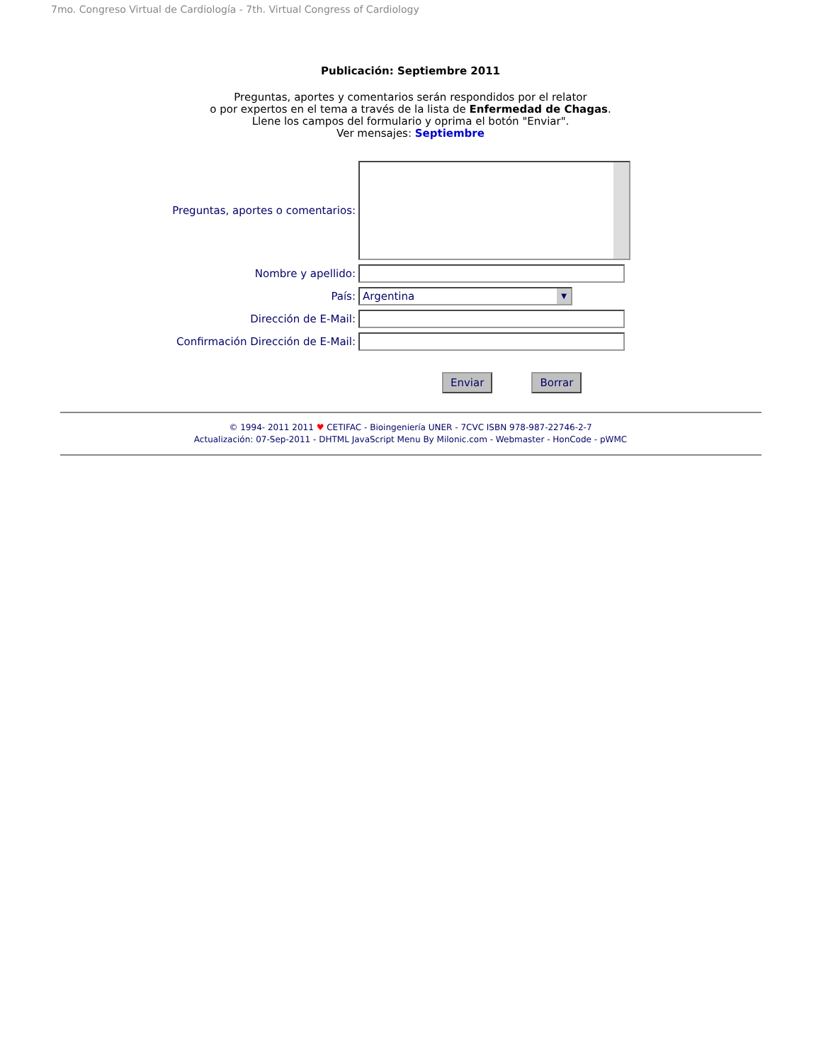7mo. Congreso Virtual de Cardiología - 7th. Virtual Congress of Cardiology
Publicación: Septiembre 2011
Preguntas, aportes y comentarios serán respondidos por el relator
o por expertos en el tema a través de la lista de Enfermedad de Chagas.
Llene los campos del formulario y oprima el botón "Enviar".
Ver mensajes: Septiembre
Preguntas, aportes o comentarios:
Nombre y apellido:
País:
Argentina ▼
Dirección de E-Mail:
Confirmación Dirección de E-Mail:
Enviar Borrar
© 1994- 2011 2011 ♥ CETIFAC - Bioingeniería UNER - 7CVC ISBN 978-987-22746-2-7
Actualización: 07-Sep-2011 - DHTML JavaScript Menu By Milonic.com - Webmaster - HonCode - pWMC